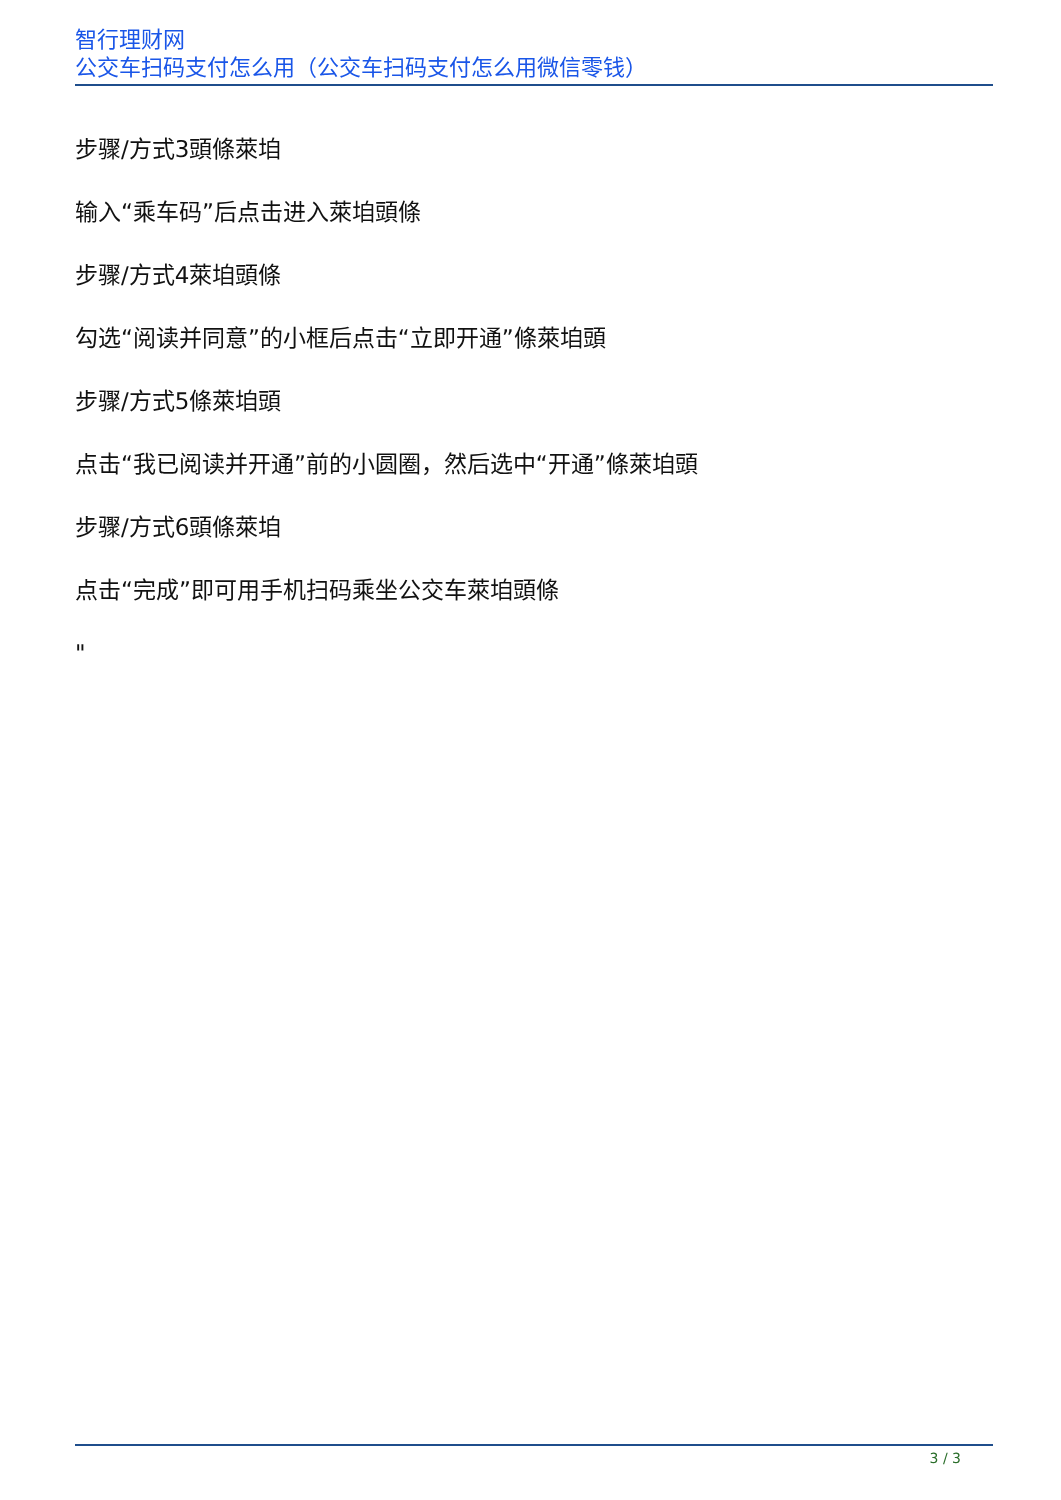智行理财网
公交车扫码支付怎么用（公交车扫码支付怎么用微信零钱）
步骤/方式3頭條萊垍
输入“乘车码”后点击进入萊垍頭條
步骤/方式4萊垍頭條
勾选“阅读并同意”的小框后点击“立即开通”條萊垍頭
步骤/方式5條萊垍頭
点击“我已阅读并开通”前的小圆圈，然后选中“开通”條萊垍頭
步骤/方式6頭條萊垍
点击“完成”即可用手机扫码乘坐公交车萊垍頭條
"
3 / 3